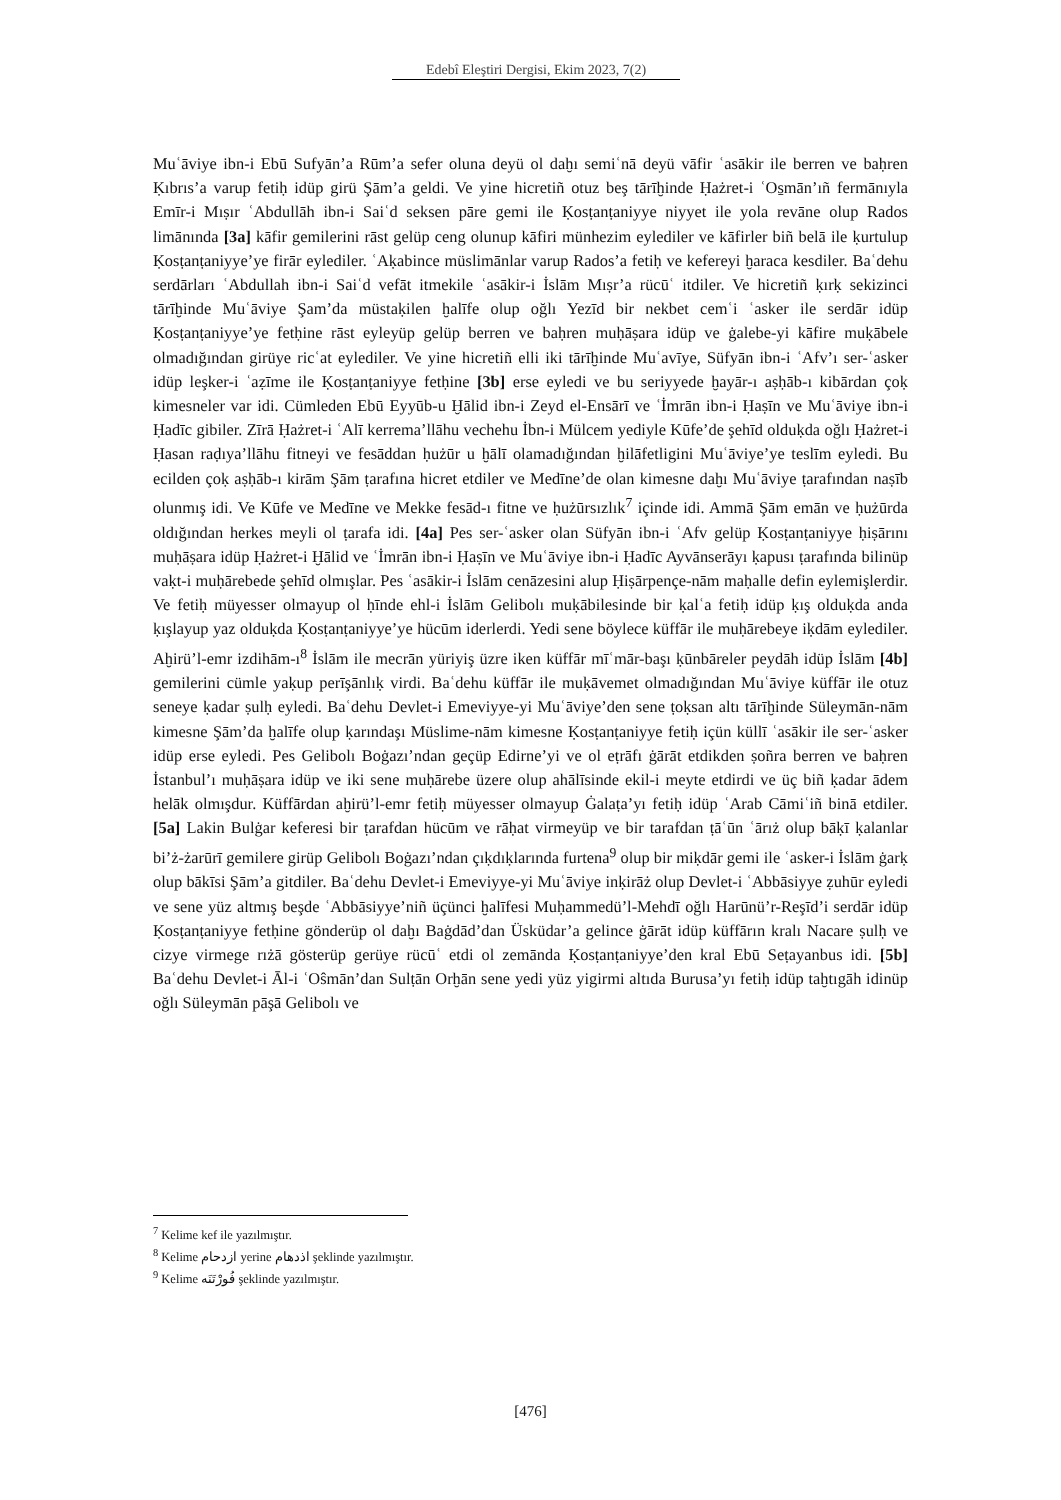Edebî Eleştiri Dergisi, Ekim 2023, 7(2)
Muʿāviye ibn-i Ebū Sufyān’a Rūm’a sefer oluna deyü ol daḫı semiʿnā deyü vāfir ʿasākir ile berren ve baḥren Ḳıbrıs’a varup fetiḥ idüp girü Şām’a geldi. Ve yine hicretiñ otuz beş tārīḫinde Ḥażret-i ʿOs̱mān’ıñ fermānıyla Emīr-i Mıṣır ʿAbdullāh ibn-i Saiʿd seksen pāre gemi ile Ḳosṭanṭaniyye niyyet ile yola revāne olup Rados limānında [3a] kāfir gemilerini rāst gelüp ceng olunup kāfiri münhezim eylediler ve kāfirler biñ belā ile ḳurtulup Ḳosṭanṭaniyye’ye firār eylediler. ʿAḳabince müslimānlar varup Rados’a fetiḥ ve kefereyi ḫaraca kesdiler. Baʿdehu serdārları ʿAbdullah ibn-i Saiʿd vefāt itmekile ʿasākir-i İslām Mıṣr’a rücūʿ itdiler. Ve hicretiñ ḳırḳ sekizinci tārīḫinde Muʿāviye Şam’da müstaḳilen ḫalīfe olup oğlı Yezīd bir nekbet cemʿi ʿasker ile serdār idüp Ḳosṭanṭaniyye’ye fetḥine rāst eyleyüp gelüp berren ve baḥren muḥāṣara idüp ve ġalebe-yi kāfire muḳābele olmadığından girüye ricʿat eylediler. Ve yine hicretiñ elli iki tārīḫinde Muʿavīye, Süfyān ibn-i ʿAfv’ı ser-ʿasker idüp leşker-i ʿaẓīme ile Ḳosṭanṭaniyye fetḥine [3b] erse eyledi ve bu seriyyede ḫayār-ı aṣḥāb-ı kibārdan çoḳ kimesneler var idi. Cümleden Ebū Eyyūb-u Ḫālid ibn-i Zeyd el-Ensārī ve ʿİmrān ibn-i Ḥaṣīn ve Muʿāviye ibn-i Ḥadīc gibiler. Zīrā Ḥażret-i ʿAlī kerrema’llāhu vechehu İbn-i Mülcem yediyle Kūfe’de şehīd olduḳda oğlı Ḥażret-i Ḥasan raḍıya’llāhu fitneyi ve fesāddan ḥużūr u ḫālī olamadığından ḫilāfetligini Muʿāviye’ye teslīm eyledi. Bu ecilden çoḳ aṣḥāb-ı kirām Şām ṭarafına hicret etdiler ve Medīne’de olan kimesne daḫı Muʿāviye ṭarafından naṣīb olunmış idi. Ve Kūfe ve Medīne ve Mekke fesād-ı fitne ve ḥużūrsızlık<sup>7</sup> içinde idi. Ammā Şām emān ve ḥużūrda oldığından herkes meyli ol ṭarafa idi. [4a] Pes ser-ʿasker olan Süfyān ibn-i ʿAfv gelüp Ḳosṭanṭaniyye ḥiṣārını muḥāṣara idüp Ḥażret-i Ḫālid ve ʿİmrān ibn-i Ḥaṣīn ve Muʿāviye ibn-i Ḥadīc Ayvānserāyı ḳapusı ṭarafında bilinüp vaḳt-i muḥārebede şehīd olmışlar. Pes ʿasākir-i İslām cenāzesini alup Ḥiṣārpençe-nām maḥalle defin eylemişlerdir. Ve fetiḥ müyesser olmayup ol ḥīnde ehl-i İslām Gelibolı muḳābilesinde bir ḳalʿa fetiḥ idüp ḳış olduḳda anda ḳışlayup yaz olduḳda Ḳosṭanṭaniyye’ye hücūm iderlerdi. Yedi sene böylece küffār ile muḥārebeye iḳdām eylediler. Aḫirü’l-emr izdihām-ı<sup>8</sup> İslām ile mecrān yüriyiş üzre iken küffār mīʿmār-başı ḳūnbāreler peydāh idüp İslām [4b] gemilerini cümle yaḳup perīşānlıḳ virdi. Baʿdehu küffār ile muḳāvemet olmadığından Muʿāviye küffār ile otuz seneye ḳadar ṣulḥ eyledi. Baʿdehu Devlet-i Emeviyye-yi Muʿāviye’den sene ṭoḳsan altı tārīḫinde Süleymān-nām kimesne Şām’da ḫalīfe olup ḳarındaşı Müslime-nām kimesne Ḳosṭanṭaniyye fetiḥ içün küllī ʿasākir ile ser-ʿasker idüp erse eyledi. Pes Gelibolı Boġazı’ndan geçüp Edirne’yi ve ol eṭrāfı ġārāt etdikden ṣoñra berren ve baḥren İstanbul’ı muḥāṣara idüp ve iki sene muḥārebe üzere olup ahālīsinde ekil-i meyte etdirdi ve üç biñ ḳadar ādem helāk olmışdur. Küffārdan aḫirü’l-emr fetiḥ müyesser olmayup Ġalaṭa’yı fetiḥ idüp ʿArab Cāmiʿiñ binā etdiler. [5a] Lakin Bulġar keferesi bir ṭarafdan hücūm ve rāḥat virmeyüp ve bir tarafdan ṭāʿūn ʿārıż olup bāḳī ḳalanlar bi’ż-żarūrī gemilere girüp Gelibolı Boġazı’ndan çıḳdıḳlarında furtena<sup>9</sup> olup bir miḳdār gemi ile ʿasker-i İslām ġarḳ olup bākīsi Şām’a gitdiler. Baʿdehu Devlet-i Emeviyye-yi Muʿāviye inḳirāż olup Devlet-i ʿAbbāsiyye ẓuhūr eyledi ve sene yüz altmış beşde ʿAbbāsiyye’niñ üçünci ḫalīfesi Muḥammedü’l-Mehdī oğlı Harūnü’r-Reşīd’i serdār idüp Ḳosṭanṭaniyye fetḥine gönderüp ol daḫı Baġdād’dan Üsküdar’a gelince ġārāt idüp küffārın kralı Nacare ṣulḥ ve cizye virmege rıżā gösterüp gerüye rücūʿ etdi ol zemānda Ḳosṭanṭaniyye’den kral Ebū Seṭayanbus idi. [5b] Baʿdehu Devlet-i Āl-i ʿOŝmān’dan Sulṭān Orḫān sene yedi yüz yigirmi altıda Burusa’yı fetiḥ idüp taḫtıgāh idinüp oğlı Süleymān pāşā Gelibolı ve
<sup>7</sup> Kelime kef ile yazılmıştır.
<sup>8</sup> Kelime ازدحام yerine اذدهام şeklinde yazılmıştır.
<sup>9</sup> Kelime فُورْتَنَه şeklinde yazılmıştır.
[476]